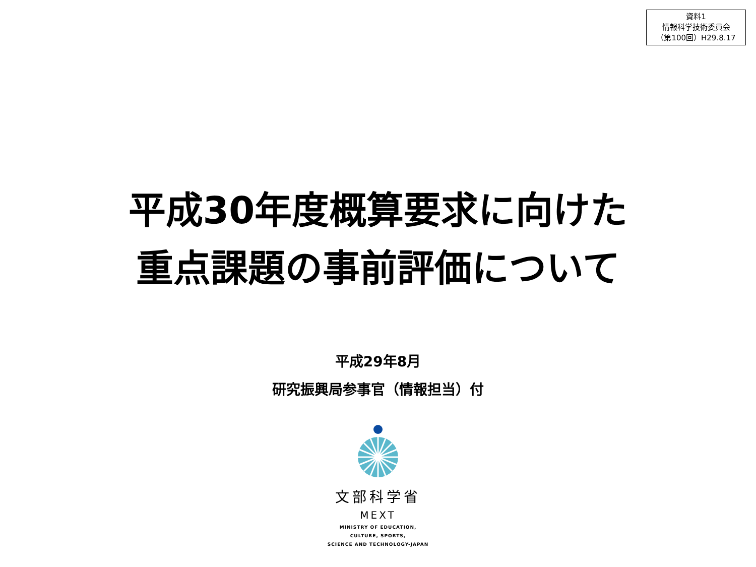資料1
情報科学技術委員会
（第100回）H29.8.17
平成30年度概算要求に向けた
重点課題の事前評価について
平成29年8月
研究振興局参事官（情報担当）付
文部科学省
MEXT
MINISTRY OF EDUCATION,
CULTURE, SPORTS,
SCIENCE AND TECHNOLOGY-JAPAN